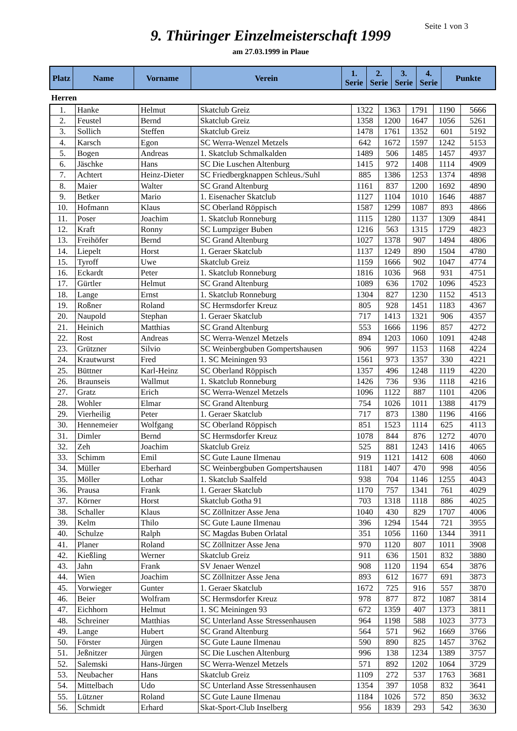Seite 1 von 3
9. Thüringer Einzelmeisterschaft 1999
am 27.03.1999 in Plaue
| Platz | Name | Vorname | Verein | 1. Serie | 2. Serie | 3. Serie | 4. Serie | Punkte |
| --- | --- | --- | --- | --- | --- | --- | --- | --- |
Herren
| 1. | Hanke | Helmut | Skatclub Greiz | 1322 | 1363 | 1791 | 1190 | 5666 |
| 2. | Feustel | Bernd | Skatclub Greiz | 1358 | 1200 | 1647 | 1056 | 5261 |
| 3. | Sollich | Steffen | Skatclub Greiz | 1478 | 1761 | 1352 | 601 | 5192 |
| 4. | Karsch | Egon | SC Werra-Wenzel Metzels | 642 | 1672 | 1597 | 1242 | 5153 |
| 5. | Bogen | Andreas | 1. Skatclub Schmalkalden | 1489 | 506 | 1485 | 1457 | 4937 |
| 6. | Jäschke | Hans | SC Die Luschen Altenburg | 1415 | 972 | 1408 | 1114 | 4909 |
| 7. | Achtert | Heinz-Dieter | SC Friedbergknappen Schleus./Suhl | 885 | 1386 | 1253 | 1374 | 4898 |
| 8. | Maier | Walter | SC Grand Altenburg | 1161 | 837 | 1200 | 1692 | 4890 |
| 9. | Betker | Mario | 1. Eisenacher Skatclub | 1127 | 1104 | 1010 | 1646 | 4887 |
| 10. | Hofmann | Klaus | SC Oberland Röppisch | 1587 | 1299 | 1087 | 893 | 4866 |
| 11. | Poser | Joachim | 1. Skatclub Ronneburg | 1115 | 1280 | 1137 | 1309 | 4841 |
| 12. | Kraft | Ronny | SC Lumpziger Buben | 1216 | 563 | 1315 | 1729 | 4823 |
| 13. | Freihöfer | Bernd | SC Grand Altenburg | 1027 | 1378 | 907 | 1494 | 4806 |
| 14. | Liepelt | Horst | 1. Geraer Skatclub | 1137 | 1249 | 890 | 1504 | 4780 |
| 15. | Tyroff | Uwe | Skatclub Greiz | 1159 | 1666 | 902 | 1047 | 4774 |
| 16. | Eckardt | Peter | 1. Skatclub Ronneburg | 1816 | 1036 | 968 | 931 | 4751 |
| 17. | Gürtler | Helmut | SC Grand Altenburg | 1089 | 636 | 1702 | 1096 | 4523 |
| 18. | Lange | Ernst | 1. Skatclub Ronneburg | 1304 | 827 | 1230 | 1152 | 4513 |
| 19. | Roßner | Roland | SC Hermsdorfer Kreuz | 805 | 928 | 1451 | 1183 | 4367 |
| 20. | Naupold | Stephan | 1. Geraer Skatclub | 717 | 1413 | 1321 | 906 | 4357 |
| 21. | Heinich | Matthias | SC Grand Altenburg | 553 | 1666 | 1196 | 857 | 4272 |
| 22. | Rost | Andreas | SC Werra-Wenzel Metzels | 894 | 1203 | 1060 | 1091 | 4248 |
| 23. | Grützner | Silvio | SC Weinbergbuben Gompertshausen | 906 | 997 | 1153 | 1168 | 4224 |
| 24. | Krautwurst | Fred | 1. SC Meiningen 93 | 1561 | 973 | 1357 | 330 | 4221 |
| 25. | Büttner | Karl-Heinz | SC Oberland Röppisch | 1357 | 496 | 1248 | 1119 | 4220 |
| 26. | Braunseis | Wallmut | 1. Skatclub Ronneburg | 1426 | 736 | 936 | 1118 | 4216 |
| 27. | Gratz | Erich | SC Werra-Wenzel Metzels | 1096 | 1122 | 887 | 1101 | 4206 |
| 28. | Wohler | Elmar | SC Grand Altenburg | 754 | 1026 | 1011 | 1388 | 4179 |
| 29. | Vierheilig | Peter | 1. Geraer Skatclub | 717 | 873 | 1380 | 1196 | 4166 |
| 30. | Hennemeier | Wolfgang | SC Oberland Röppisch | 851 | 1523 | 1114 | 625 | 4113 |
| 31. | Dimler | Bernd | SC Hermsdorfer Kreuz | 1078 | 844 | 876 | 1272 | 4070 |
| 32. | Zeh | Joachim | Skatclub Greiz | 525 | 881 | 1243 | 1416 | 4065 |
| 33. | Schimm | Emil | SC Gute Laune Ilmenau | 919 | 1121 | 1412 | 608 | 4060 |
| 34. | Müller | Eberhard | SC Weinbergbuben Gompertshausen | 1181 | 1407 | 470 | 998 | 4056 |
| 35. | Möller | Lothar | 1. Skatclub Saalfeld | 938 | 704 | 1146 | 1255 | 4043 |
| 36. | Prausa | Frank | 1. Geraer Skatclub | 1170 | 757 | 1341 | 761 | 4029 |
| 37. | Körner | Horst | Skatclub Gotha 91 | 703 | 1318 | 1118 | 886 | 4025 |
| 38. | Schaller | Klaus | SC Zöllnitzer Asse Jena | 1040 | 430 | 829 | 1707 | 4006 |
| 39. | Kelm | Thilo | SC Gute Laune Ilmenau | 396 | 1294 | 1544 | 721 | 3955 |
| 40. | Schulze | Ralph | SC Magdas Buben Orlatal | 351 | 1056 | 1160 | 1344 | 3911 |
| 41. | Planer | Roland | SC Zöllnitzer Asse Jena | 970 | 1120 | 807 | 1011 | 3908 |
| 42. | Kießling | Werner | Skatclub Greiz | 911 | 636 | 1501 | 832 | 3880 |
| 43. | Jahn | Frank | SV Jenaer Wenzel | 908 | 1120 | 1194 | 654 | 3876 |
| 44. | Wien | Joachim | SC Zöllnitzer Asse Jena | 893 | 612 | 1677 | 691 | 3873 |
| 45. | Vorwieger | Gunter | 1. Geraer Skatclub | 1672 | 725 | 916 | 557 | 3870 |
| 46. | Beier | Wolfram | SC Hermsdorfer Kreuz | 978 | 877 | 872 | 1087 | 3814 |
| 47. | Eichhorn | Helmut | 1. SC Meiningen 93 | 672 | 1359 | 407 | 1373 | 3811 |
| 48. | Schreiner | Matthias | SC Unterland Asse Stressenhausen | 964 | 1198 | 588 | 1023 | 3773 |
| 49. | Lange | Hubert | SC Grand Altenburg | 564 | 571 | 962 | 1669 | 3766 |
| 50. | Förster | Jürgen | SC Gute Laune Ilmenau | 590 | 890 | 825 | 1457 | 3762 |
| 51. | Jeßnitzer | Jürgen | SC Die Luschen Altenburg | 996 | 138 | 1234 | 1389 | 3757 |
| 52. | Salemski | Hans-Jürgen | SC Werra-Wenzel Metzels | 571 | 892 | 1202 | 1064 | 3729 |
| 53. | Neubacher | Hans | Skatclub Greiz | 1109 | 272 | 537 | 1763 | 3681 |
| 54. | Mittelbach | Udo | SC Unterland Asse Stressenhausen | 1354 | 397 | 1058 | 832 | 3641 |
| 55. | Lützner | Roland | SC Gute Laune Ilmenau | 1184 | 1026 | 572 | 850 | 3632 |
| 56. | Schmidt | Erhard | Skat-Sport-Club Inselberg | 956 | 1839 | 293 | 542 | 3630 |